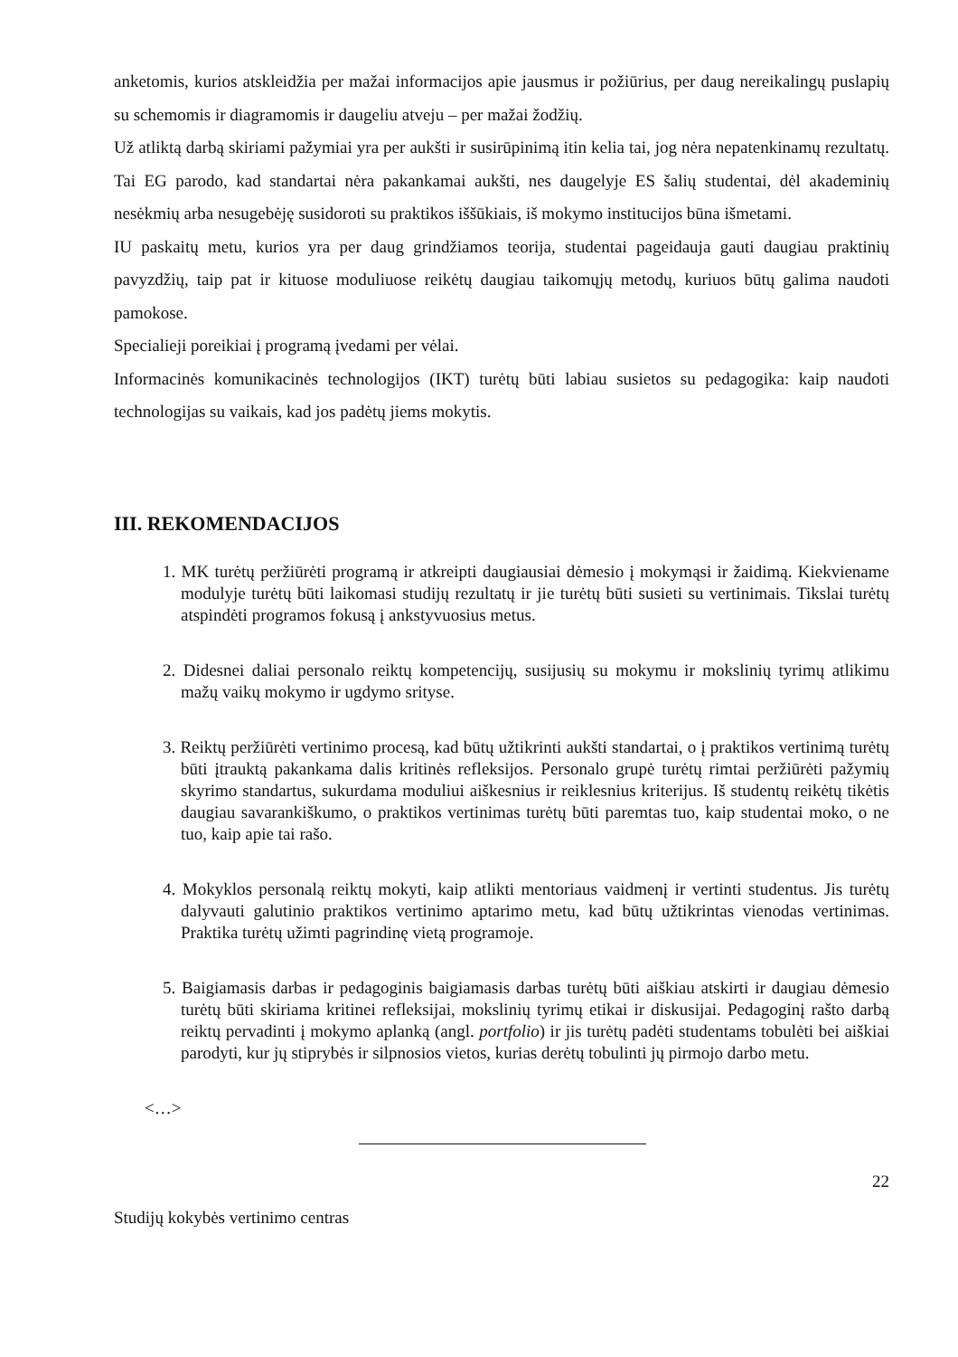anketomis, kurios atskleidžia per mažai informacijos apie jausmus ir požiūrius, per daug nereikalingų puslapių su schemomis ir diagramomis ir daugeliu atveju – per mažai žodžių.
Už atliktą darbą skiriami pažymiai yra per aukšti ir susirūpinimą itin kelia tai, jog nėra nepatenkinamų rezultatų. Tai EG parodo, kad standartai nėra pakankamai aukšti, nes daugelyje ES šalių studentai, dėl akademinių nesėkmių arba nesugebėję susidoroti su praktikos iššūkiais, iš mokymo institucijos būna išmetami.
IU paskaitų metu, kurios yra per daug grindžiamos teorija, studentai pageidauja gauti daugiau praktinių pavyzdžių, taip pat ir kituose moduliuose reikėtų daugiau taikomųjų metodų, kuriuos būtų galima naudoti pamokose.
Specialieji poreikiai į programą įvedami per vėlai.
Informacinės komunikacinės technologijos (IKT) turėtų būti labiau susietos su pedagogika: kaip naudoti technologijas su vaikais, kad jos padėtų jiems mokytis.
III. REKOMENDACIJOS
1. MK turėtų peržiūrėti programą ir atkreipti daugiausiai dėmesio į mokymąsi ir žaidimą. Kiekviename modulyje turėtų būti laikomasi studijų rezultatų ir jie turėtų būti susieti su vertinimais. Tikslai turėtų atspindėti programos fokusą į ankstyvuosius metus.
2. Didesnei daliai personalo reiktų kompetencijų, susijusių su mokymu ir mokslinių tyrimų atlikimu mažų vaikų mokymo ir ugdymo srityse.
3. Reiktų peržiūrėti vertinimo procesą, kad būtų užtikrinti aukšti standartai, o į praktikos vertinimą turėtų būti įtrauktą pakankama dalis kritinės refleksijos. Personalo grupė turėtų rimtai peržiūrėti pažymių skyrimo standartus, sukurdama moduliui aiškesnius ir reiklesnius kriterijus. Iš studentų reikėtų tikėtis daugiau savarankiškumo, o praktikos vertinimas turėtų būti paremtas tuo, kaip studentai moko, o ne tuo, kaip apie tai rašo.
4. Mokyklos personalą reiktų mokyti, kaip atlikti mentoriaus vaidmenį ir vertinti studentus. Jis turėtų dalyvauti galutinio praktikos vertinimo aptarimo metu, kad būtų užtikrintas vienodas vertinimas. Praktika turėtų užimti pagrindinę vietą programoje.
5. Baigiamasis darbas ir pedagoginis baigiamasis darbas turėtų būti aiškiau atskirti ir daugiau dėmesio turėtų būti skiriama kritinei refleksijai, mokslinių tyrimų etikai ir diskusijai. Pedagoginį rašto darbą reiktų pervadinti į mokymo aplanką (angl. portfolio) ir jis turėtų padėti studentams tobulėti bei aiškiai parodyti, kur jų stiprybės ir silpnosios vietos, kurias derėtų tobulinti jų pirmojo darbo metu.
<…>
22
Studijų kokybės vertinimo centras